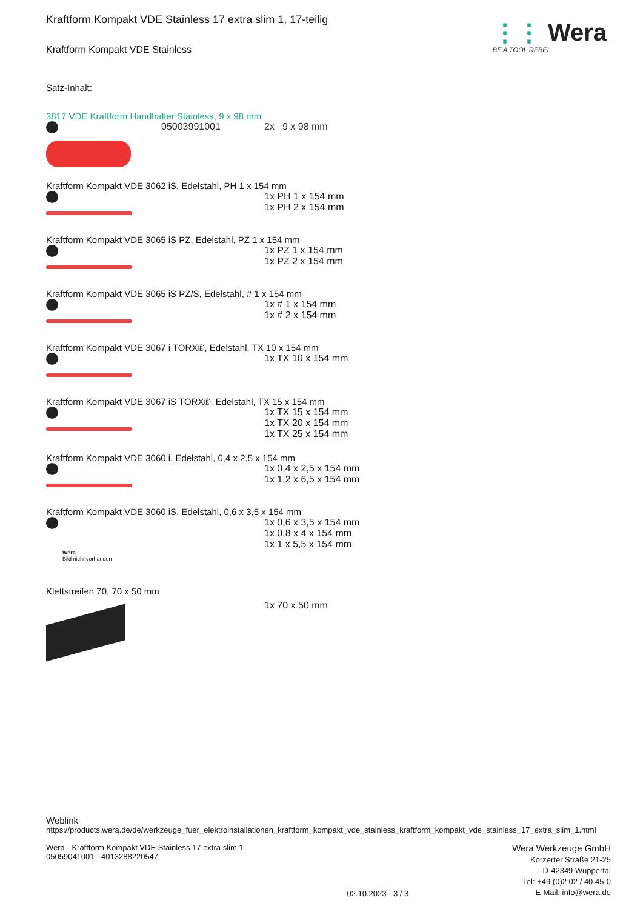⋮⋮ Wera
BE A TOOL REBEL
Kraftform Kompakt VDE Stainless 17 extra slim 1, 17-teilig
Kraftform Kompakt VDE Stainless
Satz-Inhalt:
3817 VDE Kraftform Handhalter Stainless, 9 x 98 mm
05003991001 2x 9 x 98 mm
Kraftform Kompakt VDE 3062 iS, Edelstahl, PH 1 x 154 mm
1x PH 1 x 154 mm
1x PH 2 x 154 mm
Kraftform Kompakt VDE 3065 iS PZ, Edelstahl, PZ 1 x 154 mm
1x PZ 1 x 154 mm
1x PZ 2 x 154 mm
Kraftform Kompakt VDE 3065 iS PZ/S, Edelstahl, # 1 x 154 mm
1x # 1 x 154 mm
1x # 2 x 154 mm
Kraftform Kompakt VDE 3067 i TORX®, Edelstahl, TX 10 x 154 mm
1x TX 10 x 154 mm
Kraftform Kompakt VDE 3067 iS TORX®, Edelstahl, TX 15 x 154 mm
1x TX 15 x 154 mm
1x TX 20 x 154 mm
1x TX 25 x 154 mm
Kraftform Kompakt VDE 3060 i, Edelstahl, 0,4 x 2,5 x 154 mm
1x 0,4 x 2,5 x 154 mm
1x 1,2 x 6,5 x 154 mm
Kraftform Kompakt VDE 3060 iS, Edelstahl, 0,6 x 3,5 x 154 mm
Wera
Bild nicht vorhanden
1x 0,6 x 3,5 x 154 mm
1x 0,8 x 4 x 154 mm
1x 1 x 5,5 x 154 mm
Klettstreifen 70, 70 x 50 mm
1x 70 x 50 mm
Weblink
https://products.wera.de/de/werkzeuge_fuer_elektroinstallationen_kraftform_kompakt_vde_stainless_kraftform_kompakt_vde_stainless_17_extra_slim_1.html
Wera - Kraftform Kompakt VDE Stainless 17 extra slim 1
05059041001 - 4013288220547
02.10.2023 - 3 / 3
Wera Werkzeuge GmbH
Korzerter Straße 21-25
D-42349 Wuppertal
Tel: +49 (0)2 02 / 40 45-0
E-Mail: info@wera.de